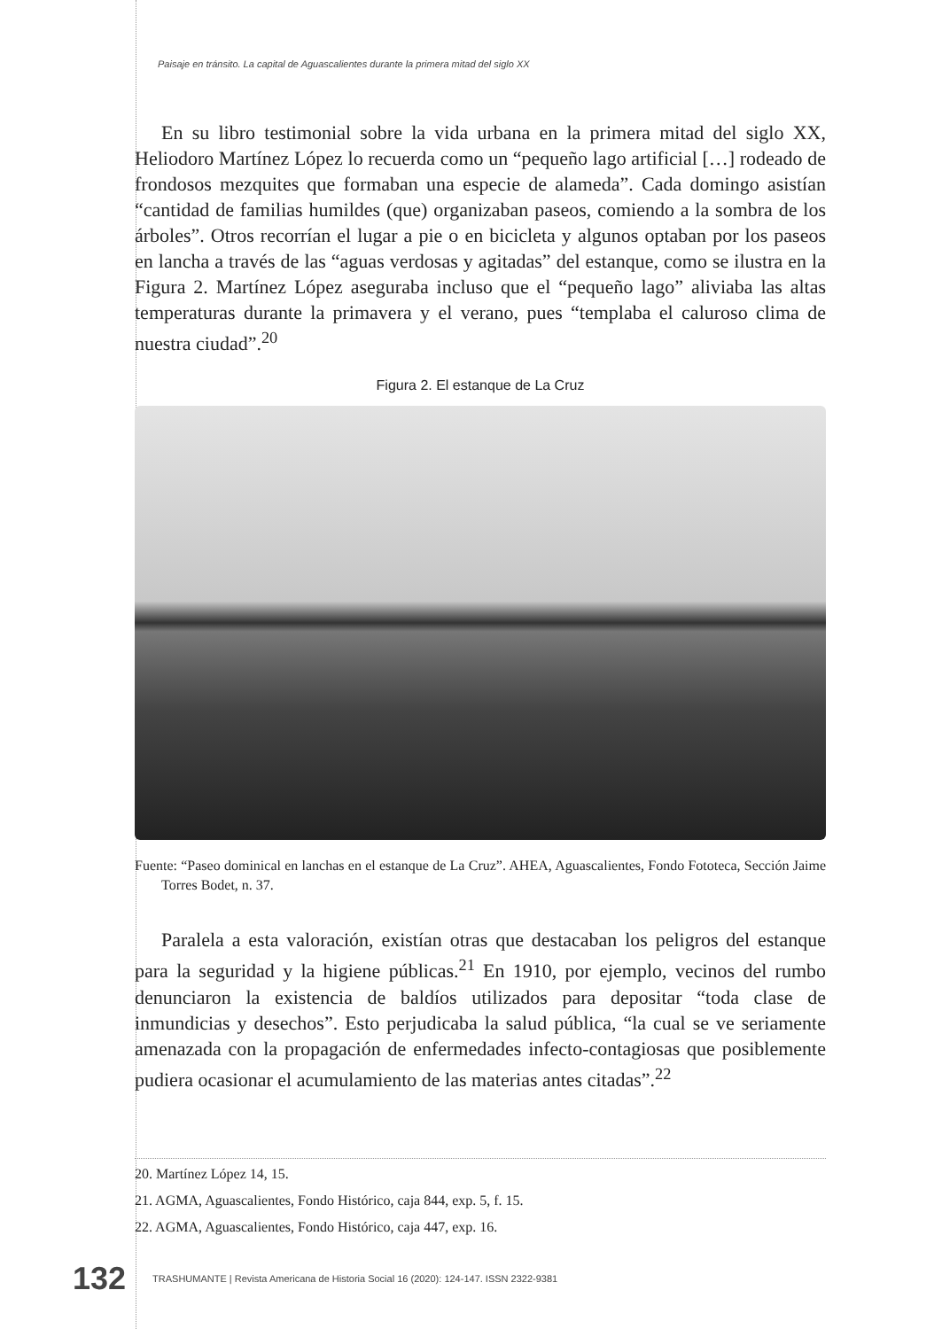Paisaje en tránsito. La capital de Aguascalientes durante la primera mitad del siglo XX
En su libro testimonial sobre la vida urbana en la primera mitad del siglo XX, Heliodoro Martínez López lo recuerda como un “pequeño lago artificial […] rodeado de frondosos mezquites que formaban una especie de alameda”. Cada domingo asistían “cantidad de familias humildes (que) organizaban paseos, comiendo a la sombra de los árboles”. Otros recorrían el lugar a pie o en bicicleta y algunos optaban por los paseos en lancha a través de las “aguas verdosas y agitadas” del estanque, como se ilustra en la Figura 2. Martínez López aseguraba incluso que el “pequeño lago” aliviaba las altas temperaturas durante la primavera y el verano, pues “templaba el caluroso clima de nuestra ciudad”.<sup>20</sup>
Figura 2. El estanque de La Cruz
Fuente: “Paseo dominical en lanchas en el estanque de La Cruz”. AHEA, Aguascalientes, Fondo Fototeca, Sección Jaime Torres Bodet, n. 37.
Paralela a esta valoración, existían otras que destacaban los peligros del estanque para la seguridad y la higiene públicas.<sup>21</sup> En 1910, por ejemplo, vecinos del rumbo denunciaron la existencia de baldíos utilizados para depositar “toda clase de inmundicias y desechos”. Esto perjudicaba la salud pública, “la cual se ve seriamente amenazada con la propagación de enfermedades infecto-contagiosas que posiblemente pudiera ocasionar el acumulamiento de las materias antes citadas”.<sup>22</sup>
20. Martínez López 14, 15.
21. AGMA, Aguascalientes, Fondo Histórico, caja 844, exp. 5, f. 15.
22. AGMA, Aguascalientes, Fondo Histórico, caja 447, exp. 16.
132 TRASHUMANTE | Revista Americana de Historia Social 16 (2020): 124-147. ISSN 2322-9381